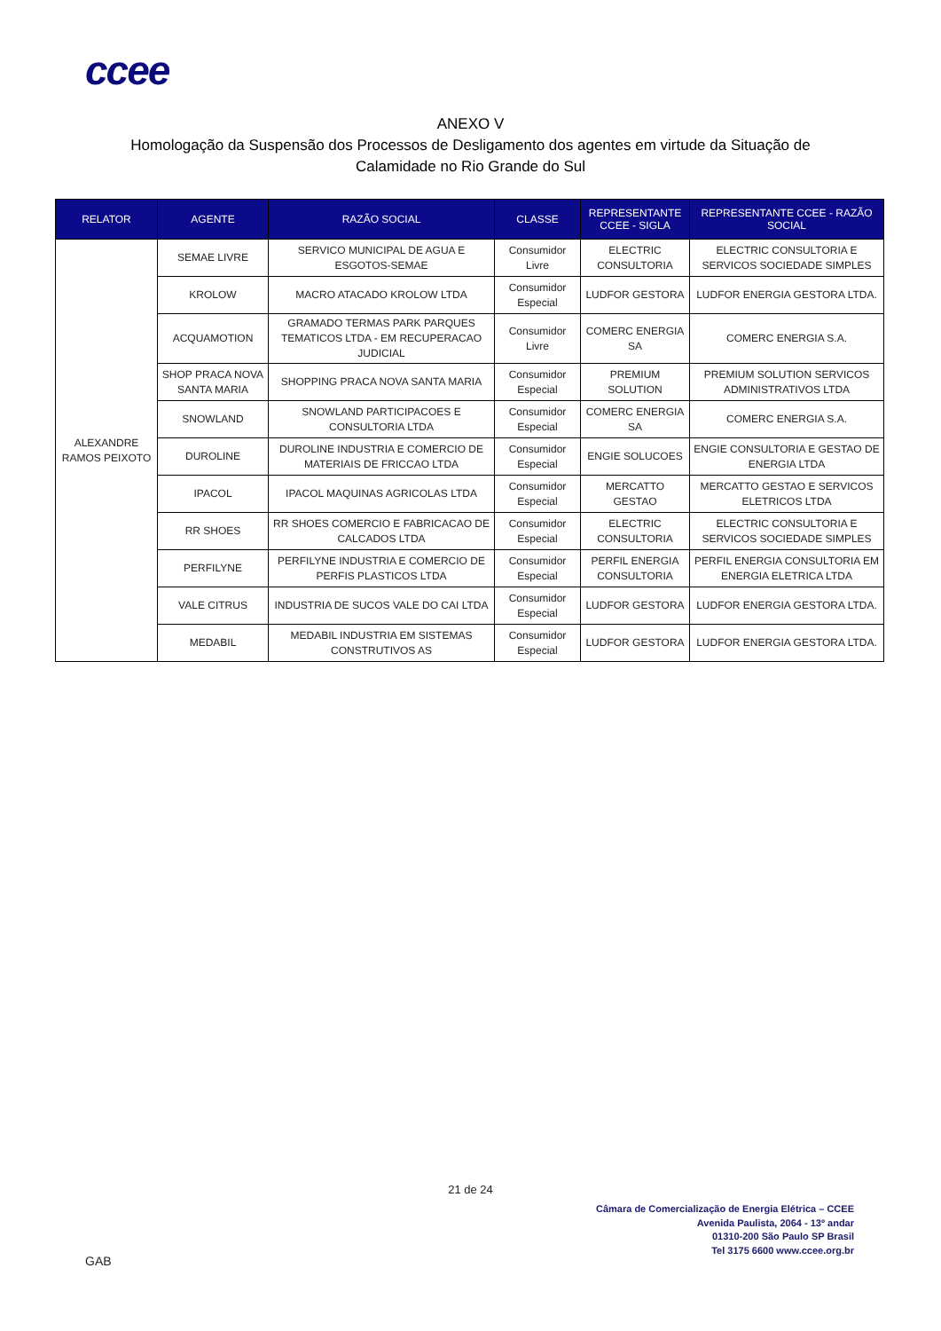ccee
ANEXO V
Homologação da Suspensão dos Processos de Desligamento dos agentes em virtude da Situação de
Calamidade no Rio Grande do Sul
| RELATOR | AGENTE | RAZÃO SOCIAL | CLASSE | REPRESENTANTE CCEE - SIGLA | REPRESENTANTE CCEE - RAZÃO SOCIAL |
| --- | --- | --- | --- | --- | --- |
| ALEXANDRE RAMOS PEIXOTO | SEMAE LIVRE | SERVICO MUNICIPAL DE AGUA E ESGOTOS-SEMAE | Consumidor Livre | ELECTRIC CONSULTORIA | ELECTRIC CONSULTORIA E SERVICOS SOCIEDADE SIMPLES |
| | KROLOW | MACRO ATACADO KROLOW LTDA | Consumidor Especial | LUDFOR GESTORA | LUDFOR ENERGIA GESTORA LTDA. |
| | ACQUAMOTION | GRAMADO TERMAS PARK PARQUES TEMATICOS LTDA - EM RECUPERACAO JUDICIAL | Consumidor Livre | COMERC ENERGIA SA | COMERC ENERGIA S.A. |
| | SHOP PRACA NOVA SANTA MARIA | SHOPPING PRACA NOVA SANTA MARIA | Consumidor Especial | PREMIUM SOLUTION | PREMIUM SOLUTION SERVICOS ADMINISTRATIVOS LTDA |
| | SNOWLAND | SNOWLAND PARTICIPACOES E CONSULTORIA LTDA | Consumidor Especial | COMERC ENERGIA SA | COMERC ENERGIA S.A. |
| | DUROLINE | DUROLINE INDUSTRIA E COMERCIO DE MATERIAIS DE FRICCAO LTDA | Consumidor Especial | ENGIE SOLUCOES | ENGIE CONSULTORIA E GESTAO DE ENERGIA LTDA |
| | IPACOL | IPACOL MAQUINAS AGRICOLAS LTDA | Consumidor Especial | MERCATTO GESTAO | MERCATTO GESTAO E SERVICOS ELETRICOS LTDA |
| | RR SHOES | RR SHOES COMERCIO E FABRICACAO DE CALCADOS LTDA | Consumidor Especial | ELECTRIC CONSULTORIA | ELECTRIC CONSULTORIA E SERVICOS SOCIEDADE SIMPLES |
| | PERFILYNE | PERFILYNE INDUSTRIA E COMERCIO DE PERFIS PLASTICOS LTDA | Consumidor Especial | PERFIL ENERGIA CONSULTORIA | PERFIL ENERGIA CONSULTORIA EM ENERGIA ELETRICA LTDA |
| | VALE CITRUS | INDUSTRIA DE SUCOS VALE DO CAI LTDA | Consumidor Especial | LUDFOR GESTORA | LUDFOR ENERGIA GESTORA LTDA. |
| | MEDABIL | MEDABIL INDUSTRIA EM SISTEMAS CONSTRUTIVOS AS | Consumidor Especial | LUDFOR GESTORA | LUDFOR ENERGIA GESTORA LTDA. |
21 de 24
Câmara de Comercialização de Energia Elétrica – CCEE
Avenida Paulista, 2064 - 13º andar
01310-200 São Paulo SP Brasil
Tel 3175 6600 www.ccee.org.br
GAB